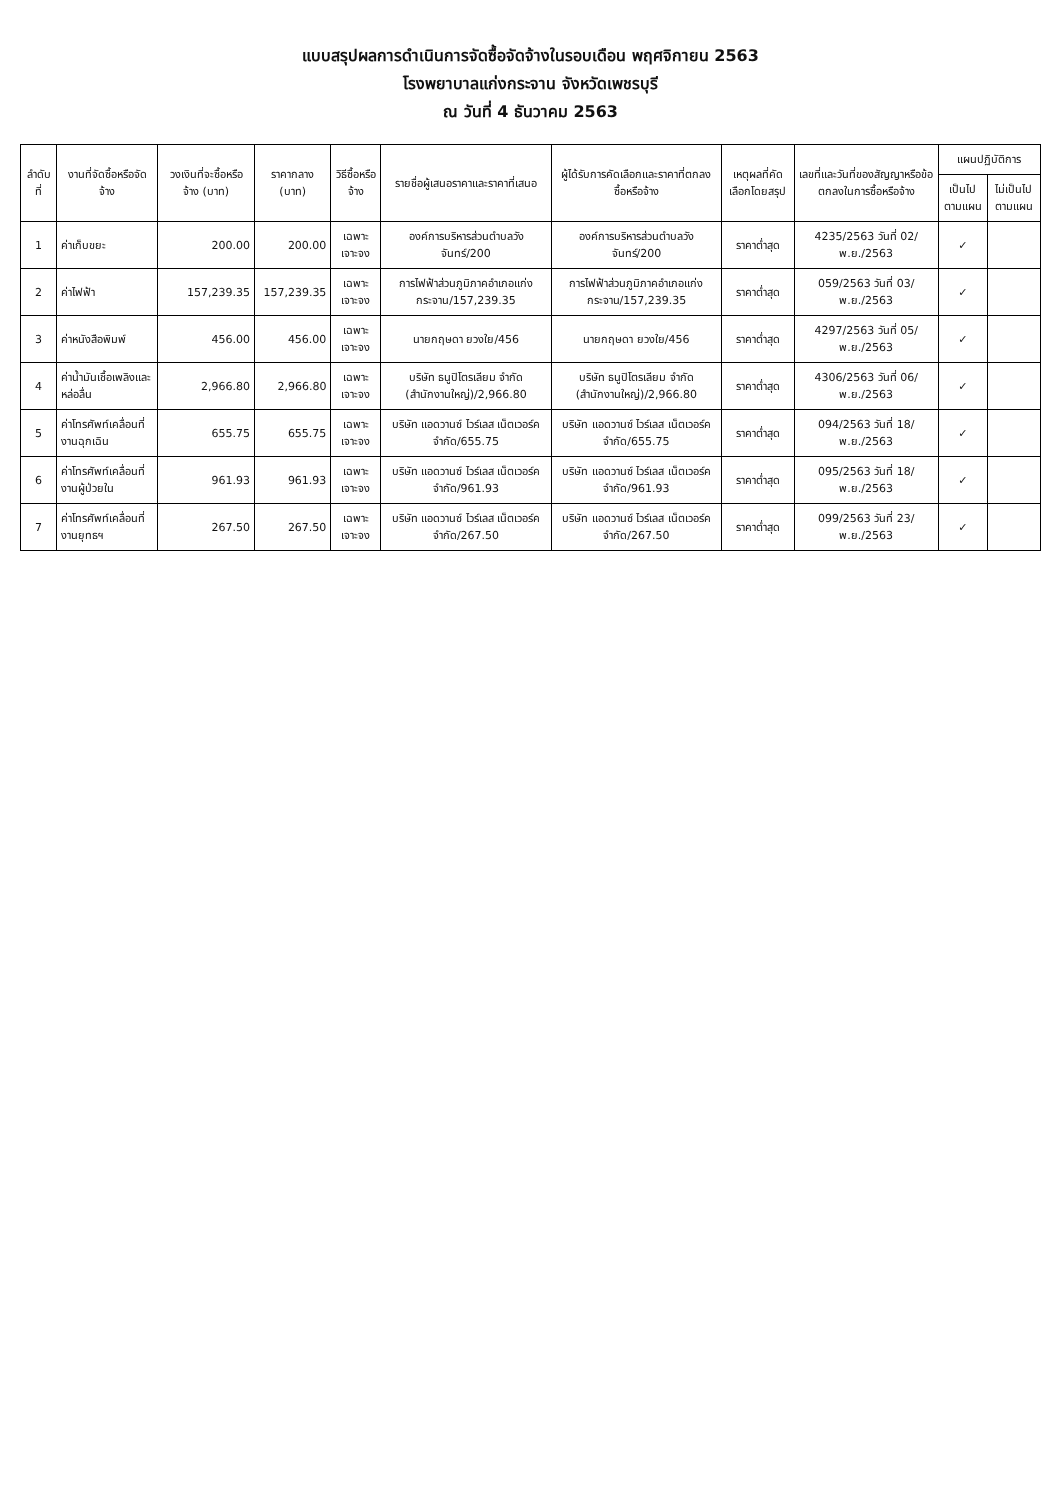แบบสรุปผลการดำเนินการจัดซื้อจัดจ้างในรอบเดือน พฤศจิกายน 2563
โรงพยาบาลแก่งกระจาน จังหวัดเพชรบุรี
ณ วันที่ 4 ธันวาคม 2563
| ลำดับที่ | งานที่จัดซื้อหรือจัดจ้าง | วงเงินที่จะซื้อหรือจ้าง (บาท) | ราคากลาง (บาท) | วิธีซื้อหรือจ้าง | รายชื่อผู้เสนอราคาและราคาที่เสนอ | ผู้ได้รับการคัดเลือกและราคาที่ตกลงซื้อหรือจ้าง | เหตุผลที่คัดเลือกโดยสรุป | เลขที่และวันที่ของสัญญาหรือข้อตกลงในการซื้อหรือจ้าง | แผนปฏิบัติการ | |
| --- | --- | --- | --- | --- | --- | --- | --- | --- | --- | --- |
| | | | | | | | | | เป็นไปตามแผน | ไม่เป็นไปตามแผน |
| 1 | ค่าเก็บขยะ | 200.00 | 200.00 | เฉพาะเจาะจง | องค์การบริหารส่วนตำบลวังจันทร์/200 | องค์การบริหารส่วนตำบลวังจันทร์/200 | ราคาต่ำสุด | 4235/2563 วันที่ 02/พ.ย./2563 | ✓ | |
| 2 | ค่าไฟฟ้า | 157,239.35 | 157,239.35 | เฉพาะเจาะจง | การไฟฟ้าส่วนภูมิภาคอำเภอแก่งกระจาน/157,239.35 | การไฟฟ้าส่วนภูมิภาคอำเภอแก่งกระจาน/157,239.35 | ราคาต่ำสุด | 059/2563 วันที่ 03/พ.ย./2563 | ✓ | |
| 3 | ค่าหนังสือพิมพ์ | 456.00 | 456.00 | เฉพาะเจาะจง | นายกฤษดา ยวงใย/456 | นายกฤษดา ยวงใย/456 | ราคาต่ำสุด | 4297/2563 วันที่ 05/พ.ย./2563 | ✓ | |
| 4 | ค่าน้ำมันเชื้อเพลิงและหล่อลื่น | 2,966.80 | 2,966.80 | เฉพาะเจาะจง | บริษัท ธนูปิโตรเลียม จำกัด (สำนักงานใหญ่)/2,966.80 | บริษัท ธนูปิโตรเลียม จำกัด (สำนักงานใหญ่)/2,966.80 | ราคาต่ำสุด | 4306/2563 วันที่ 06/พ.ย./2563 | ✓ | |
| 5 | ค่าโทรศัพท์เคลื่อนที่ งานฉุกเฉิน | 655.75 | 655.75 | เฉพาะเจาะจง | บริษัท แอดวานซ์ ไวร์เลส เน็ตเวอร์ค จำกัด/655.75 | บริษัท แอดวานซ์ ไวร์เลส เน็ตเวอร์ค จำกัด/655.75 | ราคาต่ำสุด | 094/2563 วันที่ 18/พ.ย./2563 | ✓ | |
| 6 | ค่าโทรศัพท์เคลื่อนที่ งานผู้ป่วยใน | 961.93 | 961.93 | เฉพาะเจาะจง | บริษัท แอดวานซ์ ไวร์เลส เน็ตเวอร์ค จำกัด/961.93 | บริษัท แอดวานซ์ ไวร์เลส เน็ตเวอร์ค จำกัด/961.93 | ราคาต่ำสุด | 095/2563 วันที่ 18/พ.ย./2563 | ✓ | |
| 7 | ค่าโทรศัพท์เคลื่อนที่ งานยุทธฯ | 267.50 | 267.50 | เฉพาะเจาะจง | บริษัท แอดวานซ์ ไวร์เลส เน็ตเวอร์ค จำกัด/267.50 | บริษัท แอดวานซ์ ไวร์เลส เน็ตเวอร์ค จำกัด/267.50 | ราคาต่ำสุด | 099/2563 วันที่ 23/พ.ย./2563 | ✓ | |